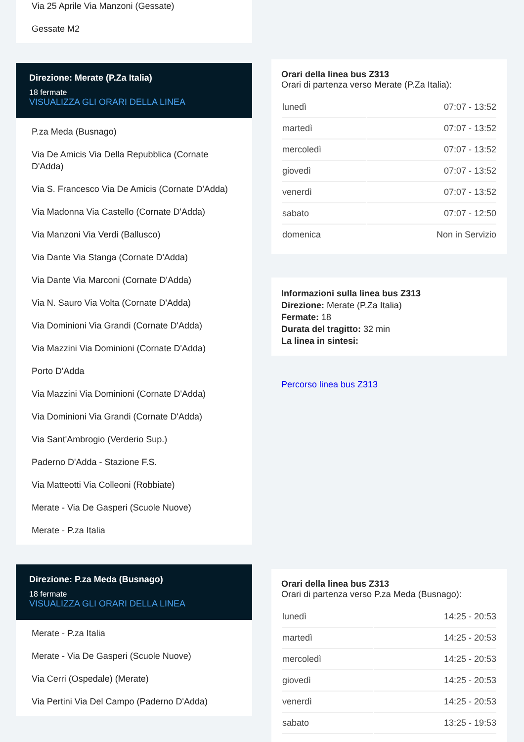Via 25 Aprile Via Manzoni (Gessate)
Gessate M2
Direzione: Merate (P.Za Italia)
18 fermate
VISUALIZZA GLI ORARI DELLA LINEA
P.za Meda (Busnago)
Via De Amicis Via Della Repubblica (Cornate D'Adda)
Via S. Francesco Via De Amicis (Cornate D'Adda)
Via Madonna Via Castello (Cornate D'Adda)
Via Manzoni Via Verdi (Ballusco)
Via Dante Via Stanga (Cornate D'Adda)
Via Dante Via Marconi (Cornate D'Adda)
Via N. Sauro Via Volta (Cornate D'Adda)
Via Dominioni Via Grandi (Cornate D'Adda)
Via Mazzini Via Dominioni (Cornate D'Adda)
Porto D'Adda
Via Mazzini Via Dominioni (Cornate D'Adda)
Via Dominioni Via Grandi (Cornate D'Adda)
Via Sant'Ambrogio (Verderio Sup.)
Paderno D'Adda - Stazione F.S.
Via Matteotti Via Colleoni (Robbiate)
Merate - Via De Gasperi (Scuole Nuove)
Merate - P.za Italia
Direzione: P.za Meda (Busnago)
18 fermate
VISUALIZZA GLI ORARI DELLA LINEA
Merate - P.za Italia
Merate - Via De Gasperi (Scuole Nuove)
Via Cerri (Ospedale) (Merate)
Via Pertini Via Del Campo (Paderno D'Adda)
Orari della linea bus Z313
Orari di partenza verso Merate (P.Za Italia):
| lunedì | 07:07 - 13:52 |
| martedì | 07:07 - 13:52 |
| mercoledì | 07:07 - 13:52 |
| giovedì | 07:07 - 13:52 |
| venerdì | 07:07 - 13:52 |
| sabato | 07:07 - 12:50 |
| domenica | Non in Servizio |
Informazioni sulla linea bus Z313
Direzione: Merate (P.Za Italia)
Fermate: 18
Durata del tragitto: 32 min
La linea in sintesi:
Percorso linea bus Z313
Orari della linea bus Z313
Orari di partenza verso P.za Meda (Busnago):
| lunedì | 14:25 - 20:53 |
| martedì | 14:25 - 20:53 |
| mercoledì | 14:25 - 20:53 |
| giovedì | 14:25 - 20:53 |
| venerdì | 14:25 - 20:53 |
| sabato | 13:25 - 19:53 |